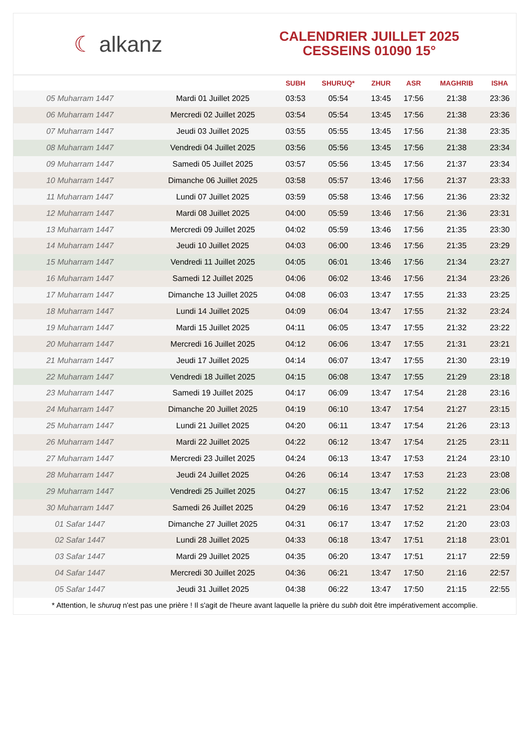☾ alkanz
CALENDRIER JUILLET 2025
CESSEINS 01090 15°
| | | SUBH | SHURUQ* | ZHUR | ASR | MAGHRIB | ISHA |
| --- | --- | --- | --- | --- | --- | --- | --- |
| 05 Muharram 1447 | Mardi 01 Juillet 2025 | 03:53 | 05:54 | 13:45 | 17:56 | 21:38 | 23:36 |
| 06 Muharram 1447 | Mercredi 02 Juillet 2025 | 03:54 | 05:54 | 13:45 | 17:56 | 21:38 | 23:36 |
| 07 Muharram 1447 | Jeudi 03 Juillet 2025 | 03:55 | 05:55 | 13:45 | 17:56 | 21:38 | 23:35 |
| 08 Muharram 1447 | Vendredi 04 Juillet 2025 | 03:56 | 05:56 | 13:45 | 17:56 | 21:38 | 23:34 |
| 09 Muharram 1447 | Samedi 05 Juillet 2025 | 03:57 | 05:56 | 13:45 | 17:56 | 21:37 | 23:34 |
| 10 Muharram 1447 | Dimanche 06 Juillet 2025 | 03:58 | 05:57 | 13:46 | 17:56 | 21:37 | 23:33 |
| 11 Muharram 1447 | Lundi 07 Juillet 2025 | 03:59 | 05:58 | 13:46 | 17:56 | 21:36 | 23:32 |
| 12 Muharram 1447 | Mardi 08 Juillet 2025 | 04:00 | 05:59 | 13:46 | 17:56 | 21:36 | 23:31 |
| 13 Muharram 1447 | Mercredi 09 Juillet 2025 | 04:02 | 05:59 | 13:46 | 17:56 | 21:35 | 23:30 |
| 14 Muharram 1447 | Jeudi 10 Juillet 2025 | 04:03 | 06:00 | 13:46 | 17:56 | 21:35 | 23:29 |
| 15 Muharram 1447 | Vendredi 11 Juillet 2025 | 04:05 | 06:01 | 13:46 | 17:56 | 21:34 | 23:27 |
| 16 Muharram 1447 | Samedi 12 Juillet 2025 | 04:06 | 06:02 | 13:46 | 17:56 | 21:34 | 23:26 |
| 17 Muharram 1447 | Dimanche 13 Juillet 2025 | 04:08 | 06:03 | 13:47 | 17:55 | 21:33 | 23:25 |
| 18 Muharram 1447 | Lundi 14 Juillet 2025 | 04:09 | 06:04 | 13:47 | 17:55 | 21:32 | 23:24 |
| 19 Muharram 1447 | Mardi 15 Juillet 2025 | 04:11 | 06:05 | 13:47 | 17:55 | 21:32 | 23:22 |
| 20 Muharram 1447 | Mercredi 16 Juillet 2025 | 04:12 | 06:06 | 13:47 | 17:55 | 21:31 | 23:21 |
| 21 Muharram 1447 | Jeudi 17 Juillet 2025 | 04:14 | 06:07 | 13:47 | 17:55 | 21:30 | 23:19 |
| 22 Muharram 1447 | Vendredi 18 Juillet 2025 | 04:15 | 06:08 | 13:47 | 17:55 | 21:29 | 23:18 |
| 23 Muharram 1447 | Samedi 19 Juillet 2025 | 04:17 | 06:09 | 13:47 | 17:54 | 21:28 | 23:16 |
| 24 Muharram 1447 | Dimanche 20 Juillet 2025 | 04:19 | 06:10 | 13:47 | 17:54 | 21:27 | 23:15 |
| 25 Muharram 1447 | Lundi 21 Juillet 2025 | 04:20 | 06:11 | 13:47 | 17:54 | 21:26 | 23:13 |
| 26 Muharram 1447 | Mardi 22 Juillet 2025 | 04:22 | 06:12 | 13:47 | 17:54 | 21:25 | 23:11 |
| 27 Muharram 1447 | Mercredi 23 Juillet 2025 | 04:24 | 06:13 | 13:47 | 17:53 | 21:24 | 23:10 |
| 28 Muharram 1447 | Jeudi 24 Juillet 2025 | 04:26 | 06:14 | 13:47 | 17:53 | 21:23 | 23:08 |
| 29 Muharram 1447 | Vendredi 25 Juillet 2025 | 04:27 | 06:15 | 13:47 | 17:52 | 21:22 | 23:06 |
| 30 Muharram 1447 | Samedi 26 Juillet 2025 | 04:29 | 06:16 | 13:47 | 17:52 | 21:21 | 23:04 |
| 01 Safar 1447 | Dimanche 27 Juillet 2025 | 04:31 | 06:17 | 13:47 | 17:52 | 21:20 | 23:03 |
| 02 Safar 1447 | Lundi 28 Juillet 2025 | 04:33 | 06:18 | 13:47 | 17:51 | 21:18 | 23:01 |
| 03 Safar 1447 | Mardi 29 Juillet 2025 | 04:35 | 06:20 | 13:47 | 17:51 | 21:17 | 22:59 |
| 04 Safar 1447 | Mercredi 30 Juillet 2025 | 04:36 | 06:21 | 13:47 | 17:50 | 21:16 | 22:57 |
| 05 Safar 1447 | Jeudi 31 Juillet 2025 | 04:38 | 06:22 | 13:47 | 17:50 | 21:15 | 22:55 |
* Attention, le shuruq n'est pas une prière ! Il s'agit de l'heure avant laquelle la prière du subh doit être impérativement accomplie.